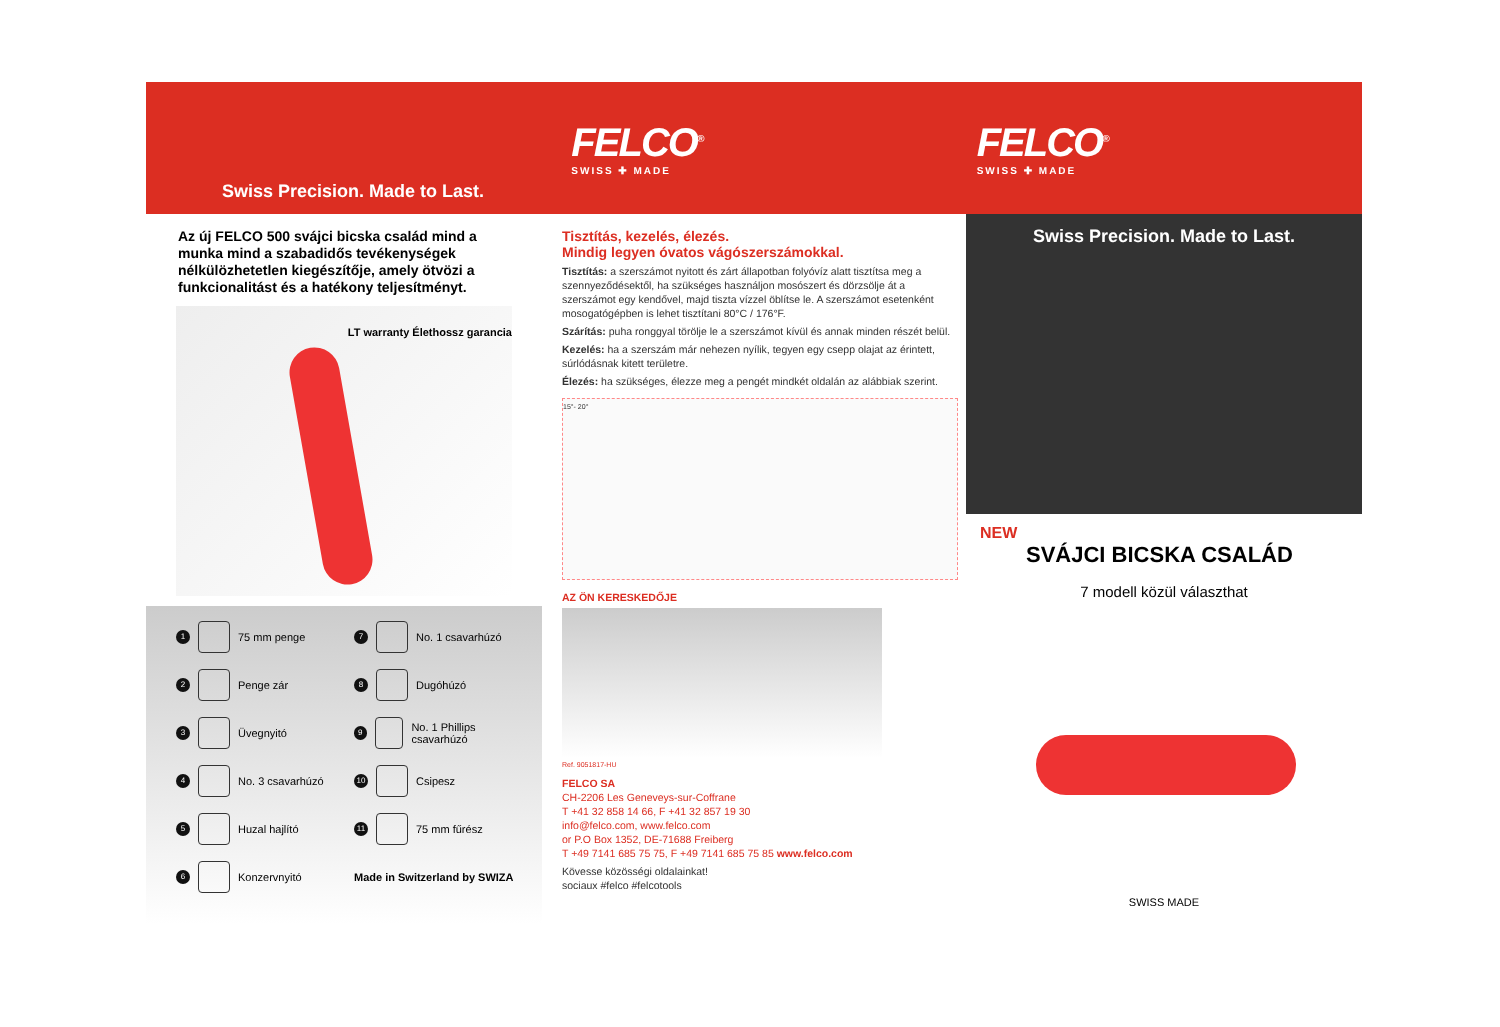Swiss Precision. Made to Last.
FELCO<sup>®</sup>
SWISS ✚ MADE
FELCO<sup>®</sup>
SWISS ✚ MADE
Az új FELCO 500 svájci bicska család mind a munka mind a szabadidős tevékenységek nélkülözhetetlen kiegészítője, amely ötvözi a funkcionalitást és a hatékony teljesítményt.
LT warranty Élethossz garancia
1 75 mm penge
7 No. 1 csavarhúzó
2 Penge zár
8 Dugóhúzó
3 Üvegnyitó
9 No. 1 Phillips csavarhúzó
4 No. 3 csavarhúzó
10 Csipesz
5 Huzal hajlító
11 75 mm fűrész
6 Konzervnyitó
Made in Switzerland by SWIZA
Tisztítás, kezelés, élezés.
Mindig legyen óvatos vágószerszámokkal.
Tisztítás: a szerszámot nyitott és zárt állapotban folyóvíz alatt tisztítsa meg a szennyeződésektől, ha szükséges használjon mosószert és dörzsölje át a szerszámot egy kendővel, majd tiszta vízzel öblítse le. A szerszámot esetenként mosogatógépben is lehet tisztítani 80°C / 176°F.
Szárítás: puha ronggyal törölje le a szerszámot kívül és annak minden részét belül.
Kezelés: ha a szerszám már nehezen nyílik, tegyen egy csepp olajat az érintett, súrlódásnak kitett területre.
Élezés: ha szükséges, élezze meg a pengét mindkét oldalán az alábbiak szerint.
15°- 20°
AZ ÖN KERESKEDŐJE
Ref. 9051817-HU
FELCO SA
CH-2206 Les Geneveys-sur-Coffrane
T +41 32 858 14 66, F +41 32 857 19 30
info@felco.com, www.felco.com
or P.O Box 1352, DE-71688 Freiberg
T +49 7141 685 75 75, F +49 7141 685 75 85 www.felco.com
Kövesse közösségi oldalainkat!
sociaux #felco #felcotools
Swiss Precision. Made to Last.
NEW
SVÁJCI BICSKA CSALÁD
7 modell közül választhat
SWISS MADE